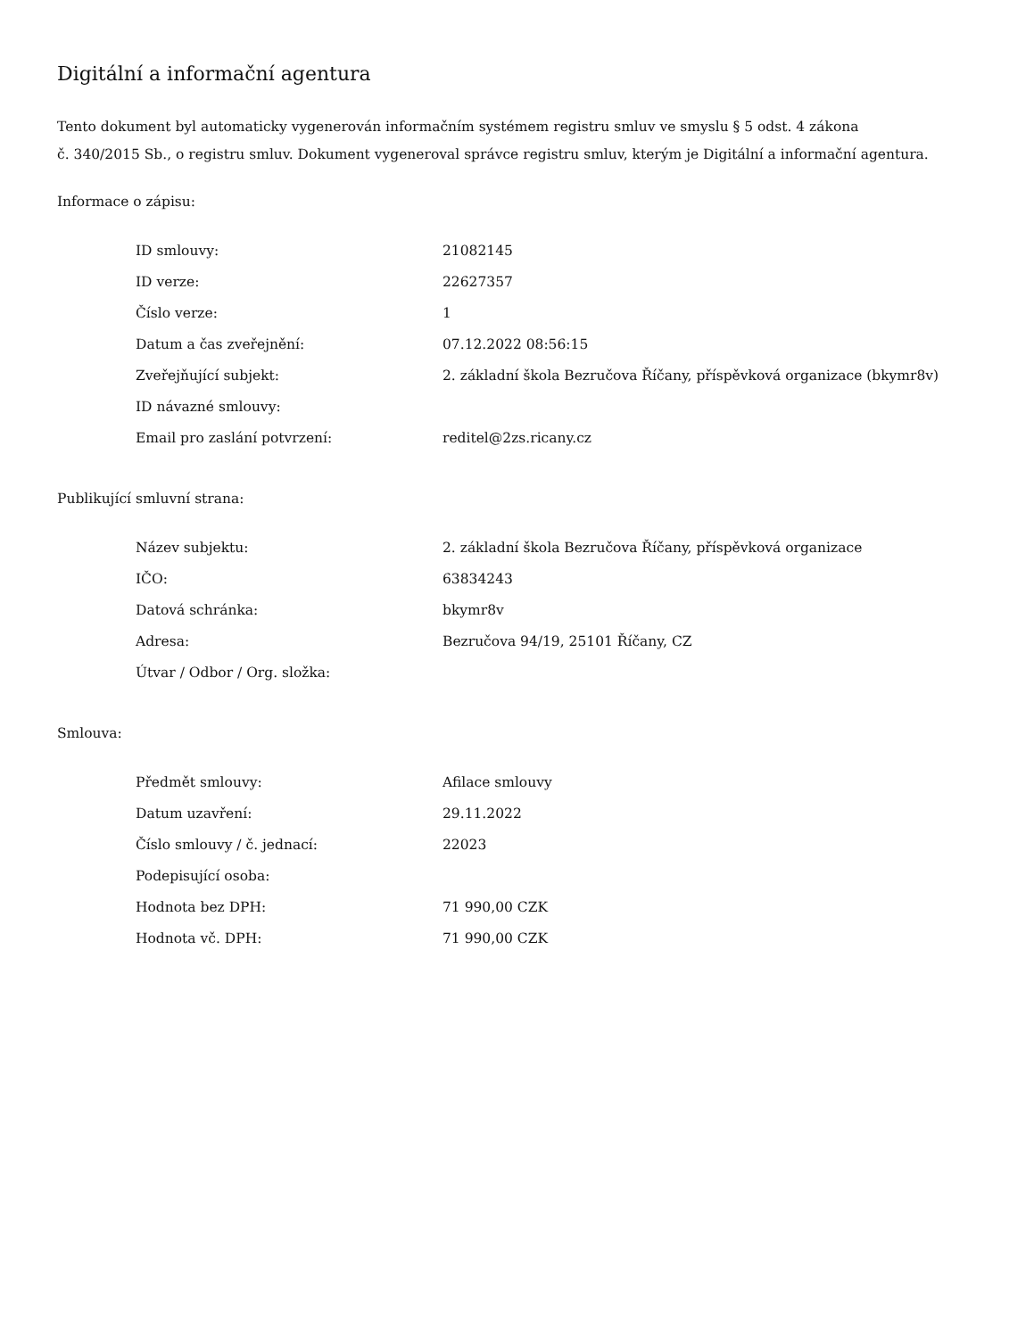Digitální a informační agentura
Tento dokument byl automaticky vygenerován informačním systémem registru smluv ve smyslu § 5 odst. 4 zákona
č. 340/2015 Sb., o registru smluv. Dokument vygeneroval správce registru smluv, kterým je Digitální a informační agentura.
Informace o zápisu:
| ID smlouvy: | 21082145 |
| ID verze: | 22627357 |
| Číslo verze: | 1 |
| Datum a čas zveřejnění: | 07.12.2022 08:56:15 |
| Zveřejňující subjekt: | 2. základní škola Bezručova Říčany, příspěvková organizace (bkymr8v) |
| ID návazné smlouvy: | |
| Email pro zaslání potvrzení: | reditel@2zs.ricany.cz |
Publikující smluvní strana:
| Název subjektu: | 2. základní škola Bezručova Říčany, příspěvková organizace |
| IČO: | 63834243 |
| Datová schránka: | bkymr8v |
| Adresa: | Bezručova 94/19, 25101 Říčany, CZ |
| Útvar / Odbor / Org. složka: | |
Smlouva:
| Předmět smlouvy: | Afilace smlouvy |
| Datum uzavření: | 29.11.2022 |
| Číslo smlouvy / č. jednací: | 22023 |
| Podepisující osoba: | |
| Hodnota bez DPH: | 71 990,00 CZK |
| Hodnota vč. DPH: | 71 990,00 CZK |